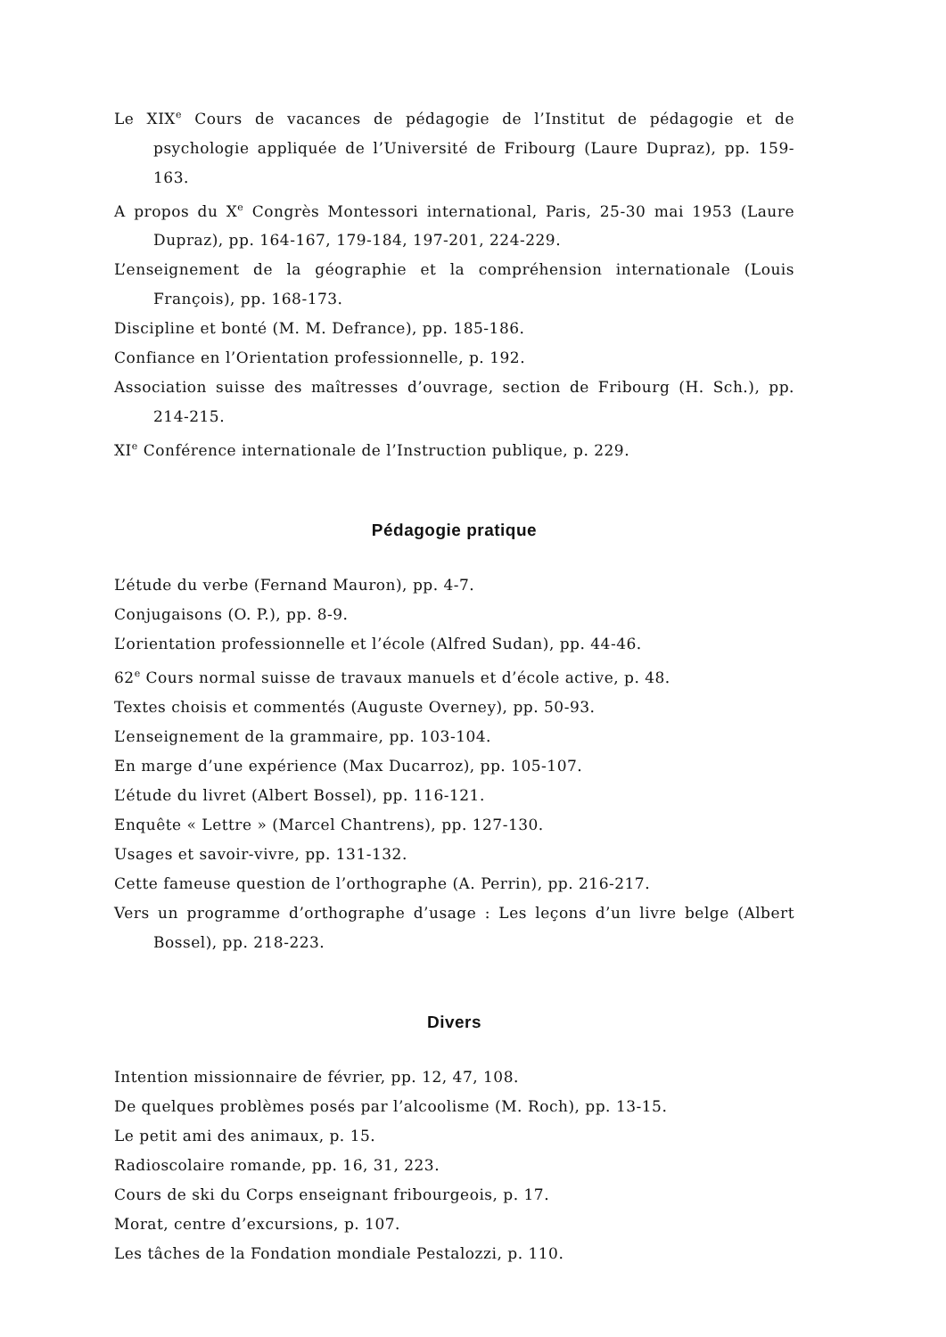Le XIX<sup>e</sup> Cours de vacances de pédagogie de l’Institut de pédagogie et de psychologie appliquée de l’Université de Fribourg (Laure Dupraz), pp. 159-163.
A propos du X<sup>e</sup> Congrès Montessori international, Paris, 25-30 mai 1953 (Laure Dupraz), pp. 164-167, 179-184, 197-201, 224-229.
L’enseignement de la géographie et la compréhension internationale (Louis François), pp. 168-173.
Discipline et bonté (M. M. Defrance), pp. 185-186.
Confiance en l’Orientation professionnelle, p. 192.
Association suisse des maîtresses d’ouvrage, section de Fribourg (H. Sch.), pp. 214-215.
XI<sup>e</sup> Conférence internationale de l’Instruction publique, p. 229.
Pédagogie pratique
L’étude du verbe (Fernand Mauron), pp. 4-7.
Conjugaisons (O. P.), pp. 8-9.
L’orientation professionnelle et l’école (Alfred Sudan), pp. 44-46.
62<sup>e</sup> Cours normal suisse de travaux manuels et d’école active, p. 48.
Textes choisis et commentés (Auguste Overney), pp. 50-93.
L’enseignement de la grammaire, pp. 103-104.
En marge d’une expérience (Max Ducarroz), pp. 105-107.
L’étude du livret (Albert Bossel), pp. 116-121.
Enquête « Lettre » (Marcel Chantrens), pp. 127-130.
Usages et savoir-vivre, pp. 131-132.
Cette fameuse question de l’orthographe (A. Perrin), pp. 216-217.
Vers un programme d’orthographe d’usage : Les leçons d’un livre belge (Albert Bossel), pp. 218-223.
Divers
Intention missionnaire de février, pp. 12, 47, 108.
De quelques problèmes posés par l’alcoolisme (M. Roch), pp. 13-15.
Le petit ami des animaux, p. 15.
Radioscolaire romande, pp. 16, 31, 223.
Cours de ski du Corps enseignant fribourgeois, p. 17.
Morat, centre d’excursions, p. 107.
Les tâches de la Fondation mondiale Pestalozzi, p. 110.